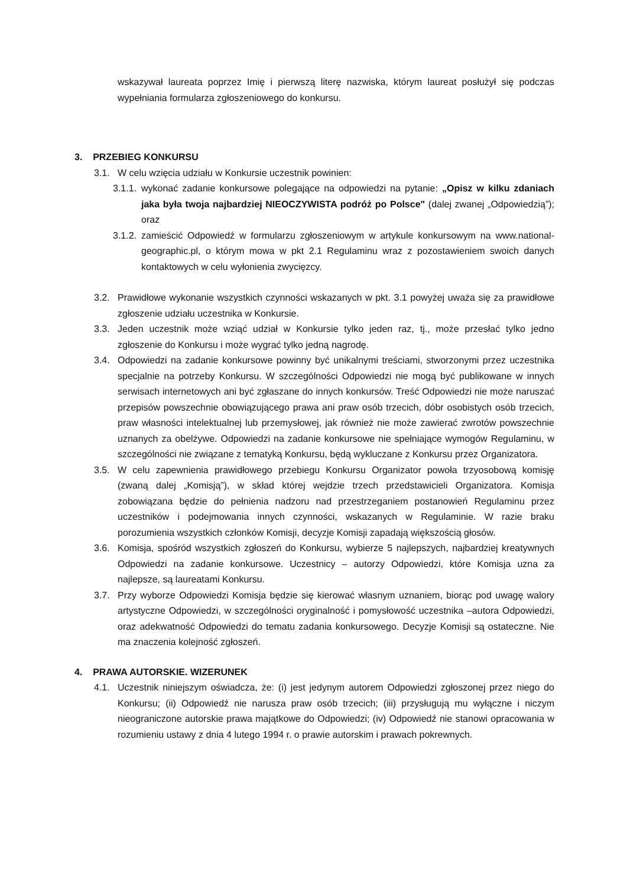wskazywał laureata poprzez Imię i pierwszą literę nazwiska, którym laureat posłużył się podczas wypełniania formularza zgłoszeniowego do konkursu.
3. PRZEBIEG KONKURSU
3.1. W celu wzięcia udziału w Konkursie uczestnik powinien:
3.1.1.
wykonać zadanie konkursowe polegające na odpowiedzi na pytanie: „Opisz w kilku zdaniach jaka była twoja najbardziej NIEOCZYWISTA podróż po Polsce" (dalej zwanej „Odpowiedzią”); oraz
3.1.2.
zamieścić Odpowiedź w formularzu zgłoszeniowym w artykule konkursowym na www.national-geographic.pl, o którym mowa w pkt 2.1 Regulaminu wraz z pozostawieniem swoich danych kontaktowych w celu wyłonienia zwycięzcy.
3.2. Prawidłowe wykonanie wszystkich czynności wskazanych w pkt. 3.1 powyżej uważa się za prawidłowe zgłoszenie udziału uczestnika w Konkursie.
3.3. Jeden uczestnik może wziąć udział w Konkursie tylko jeden raz, tj., może przesłać tylko jedno zgłoszenie do Konkursu i może wygrać tylko jedną nagrodę.
3.4. Odpowiedzi na zadanie konkursowe powinny być unikalnymi treściami, stworzonymi przez uczestnika specjalnie na potrzeby Konkursu. W szczególności Odpowiedzi nie mogą być publikowane w innych serwisach internetowych ani być zgłaszane do innych konkursów. Treść Odpowiedzi nie może naruszać przepisów powszechnie obowiązującego prawa ani praw osób trzecich, dóbr osobistych osób trzecich, praw własności intelektualnej lub przemysłowej, jak również nie może zawierać zwrotów powszechnie uznanych za obelżywe. Odpowiedzi na zadanie konkursowe nie spełniające wymogów Regulaminu, w szczególności nie związane z tematyką Konkursu, będą wykluczane z Konkursu przez Organizatora.
3.5. W celu zapewnienia prawidłowego przebiegu Konkursu Organizator powoła trzyosobową komisję (zwaną dalej „Komisją”), w skład której wejdzie trzech przedstawicieli Organizatora. Komisja zobowiązana będzie do pełnienia nadzoru nad przestrzeganiem postanowień Regulaminu przez uczestników i podejmowania innych czynności, wskazanych w Regulaminie. W razie braku porozumienia wszystkich członków Komisji, decyzje Komisji zapadają większością głosów.
3.6. Komisja, spośród wszystkich zgłoszeń do Konkursu, wybierze 5 najlepszych, najbardziej kreatywnych Odpowiedzi na zadanie konkursowe. Uczestnicy – autorzy Odpowiedzi, które Komisja uzna za najlepsze, są laureatami Konkursu.
3.7. Przy wyborze Odpowiedzi Komisja będzie się kierować własnym uznaniem, biorąc pod uwagę walory artystyczne Odpowiedzi, w szczególności oryginalność i pomysłowość uczestnika –autora Odpowiedzi, oraz adekwatność Odpowiedzi do tematu zadania konkursowego. Decyzje Komisji są ostateczne. Nie ma znaczenia kolejność zgłoszeń.
4. PRAWA AUTORSKIE. WIZERUNEK
4.1. Uczestnik niniejszym oświadcza, że: (i) jest jedynym autorem Odpowiedzi zgłoszonej przez niego do Konkursu; (ii) Odpowiedź nie narusza praw osób trzecich; (iii) przysługują mu wyłączne i niczym nieograniczone autorskie prawa majątkowe do Odpowiedzi; (iv) Odpowiedź nie stanowi opracowania w rozumieniu ustawy z dnia 4 lutego 1994 r. o prawie autorskim i prawach pokrewnych.